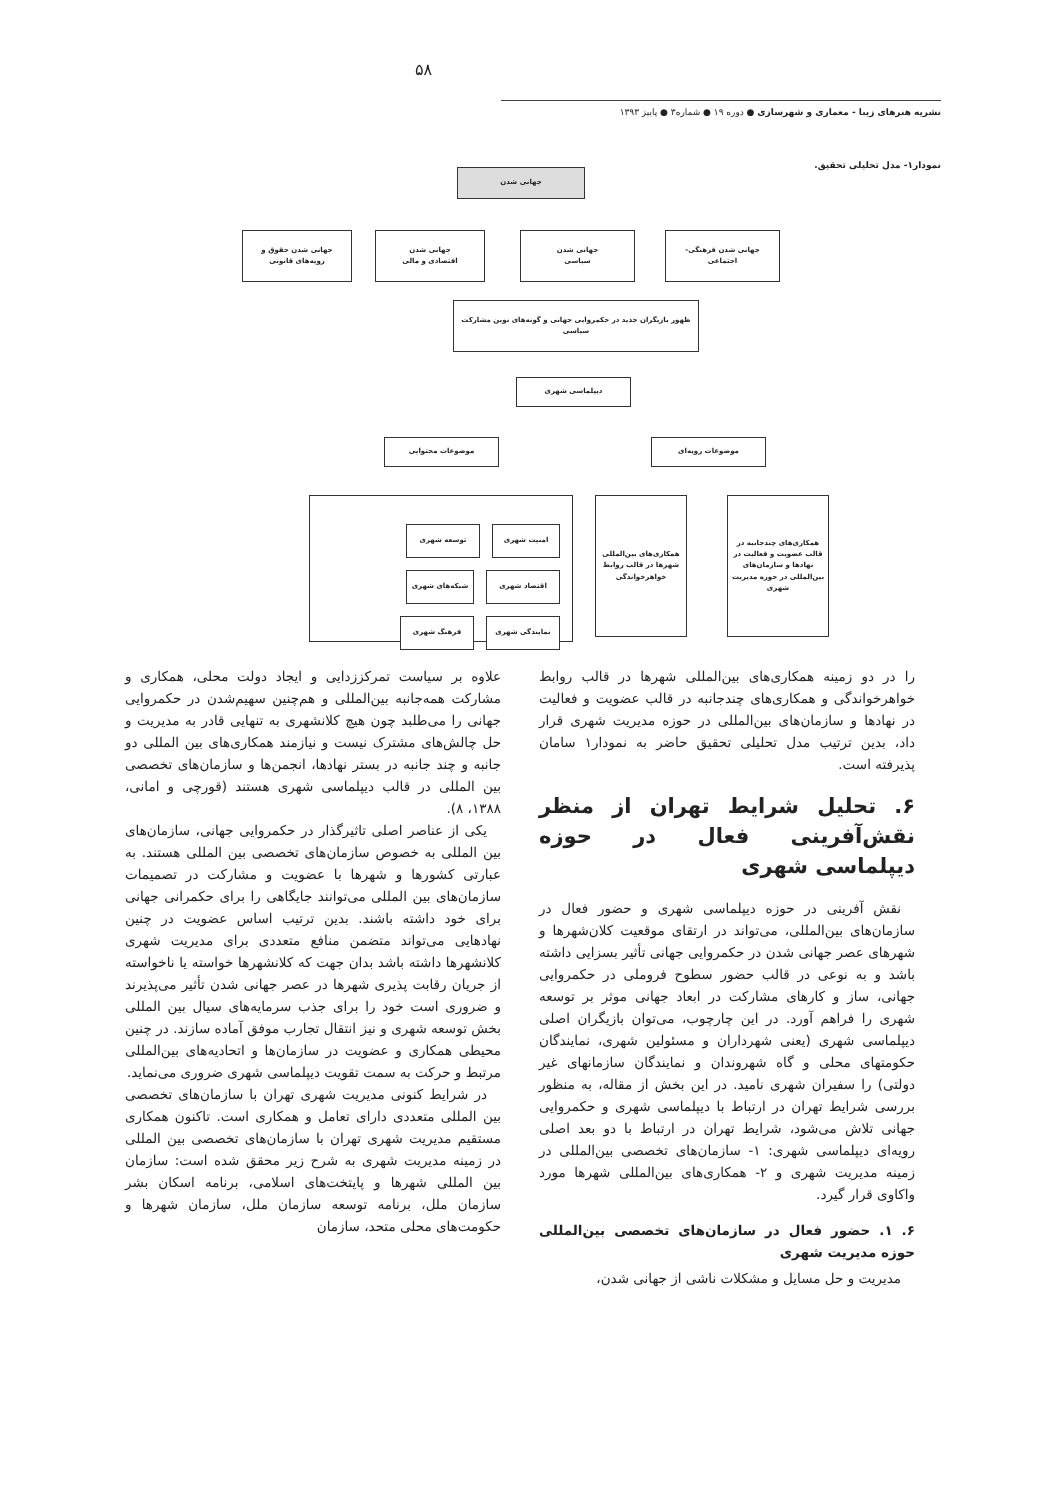۵۸
نشریه هنرهای زیبا - معماری و شهرسازی ● دوره ۱۹ ● شماره۳ ● پاییز ۱۳۹۳
نمودار۱- مدل تحلیلی تحقیق.
جهانی شدن
جهانی شدن فرهنگی-
اجتماعی
جهانی شدن
سیاسی
جهانی شدن
اقتصادی و مالی
جهانی شدن حقوق و
رویه‌های قانونی
ظهور بازیگران جدید در حکمروایی جهانی و گونه‌های نوین مشارکت سیاسی
دیپلماسی شهری
موضوعات رویه‌ای
موضوعات محتوایی
همکاری‌های چندجانبه در قالب عضویت و فعالیت در نهادها و سازمان‌های بین‌المللی در حوزه مدیریت شهری
همکاری‌های بین‌المللی شهرها در قالب روابط خواهرخواندگی
امنیت شهری
توسعه شهری
اقتصاد شهری
شبکه‌های شهری
نمایندگی شهری
فرهنگ شهری
را در دو زمینه همکاری‌های بین‌المللی شهرها در قالب روابط خواهرخواندگی و همکاری‌های چندجانبه در قالب عضویت و فعالیت در نهادها و سازمان‌های بین‌المللی در حوزه مدیریت شهری قرار داد، بدین ترتیب مدل تحلیلی تحقیق حاضر به نمودار۱ سامان پذیرفته است.
۶. تحلیل شرایط تهران از منظر نقش‌آفرینی فعال در حوزه دیپلماسی شهری
نقش آفرینی در حوزه دیپلماسی شهری و حضور فعال در سازمان‌های بین‌المللی، می‌تواند در ارتقای موقعیت کلان‌شهرها و شهرهای عصر جهانی شدن در حکمروایی جهانی تأثیر بسزایی داشته باشد و به نوعی در قالب حضور سطوح فروملی در حکمروایی جهانی، ساز و کارهای مشارکت در ابعاد جهانی موثر بر توسعه شهری را فراهم آورد. در این چارچوب، می‌توان بازیگران اصلی دیپلماسی شهری (یعنی شهرداران و مسئولین شهری، نمایندگان حکومتهای محلی و گاه شهروندان و نمایندگان سازمانهای غیر دولتی) را سفیران شهری نامید. در این بخش از مقاله، به منظور بررسی شرایط تهران در ارتباط با دیپلماسی شهری و حکمروایی جهانی تلاش می‌شود، شرایط تهران در ارتباط با دو بعد اصلی رویه‌ای دیپلماسی شهری: ۱- سازمان‌های تخصصی بین‌المللی در زمینه مدیریت شهری و ۲- همکاری‌های بین‌المللی شهرها مورد واکاوی قرار گیرد.
۶. ۱. حضور فعال در سازمان‌های تخصصی بین‌المللی حوزه مدیریت شهری
مدیریت و حل مسایل و مشکلات ناشی از جهانی شدن،
علاوه بر سیاست تمرکززدایی و ایجاد دولت محلی، همکاری و مشارکت همه‌جانبه بین‌المللی و هم‌چنین سهیم‌شدن در حکمروایی جهانی را می‌طلبد چون هیچ کلانشهری به تنهایی قادر به مدیریت و حل چالش‌های مشترک نیست و نیازمند همکاری‌های بین المللی دو جانبه و چند جانبه در بستر نهادها، انجمن‌ها و سازمان‌های تخصصی بین المللی در قالب دیپلماسی شهری هستند (قورچی و امانی، ۱۳۸۸، ۸).
یکی از عناصر اصلی تاثیرگذار در حکمروایی جهانی، سازمان‌های بین المللی به خصوص سازمان‌های تخصصی بین المللی هستند. به عبارتی کشورها و شهرها با عضویت و مشارکت در تصمیمات سازمان‌های بین المللی می‌توانند جایگاهی را برای حکمرانی جهانی برای خود داشته باشند. بدین ترتیب اساس عضویت در چنین نهادهایی می‌تواند متضمن منافع متعددی برای مدیریت شهری کلانشهرها داشته باشد بدان جهت که کلانشهرها خواسته یا ناخواسته از جریان رقابت پذیری شهرها در عصر جهانی شدن تأثیر می‌پذیرند و ضروری است خود را برای جذب سرمایه‌های سیال بین المللی بخش توسعه شهری و نیز انتقال تجارب موفق آماده سازند. در چنین محیطی همکاری و عضویت در سازمان‌ها و اتحادیه‌های بین‌المللی مرتبط و حرکت به سمت تقویت دیپلماسی شهری ضروری می‌نماید.
در شرایط کنونی مدیریت شهری تهران با سازمان‌های تخصصی بین المللی متعددی دارای تعامل و همکاری است. تاکنون همکاری مستقیم مدیریت شهری تهران با سازمان‌های تخصصی بین المللی در زمینه مدیریت شهری به شرح زیر محقق شده است: سازمان بین المللی شهرها و پایتخت‌های اسلامی، برنامه اسکان بشر سازمان ملل، برنامه توسعه سازمان ملل، سازمان شهرها و حکومت‌های محلی متحد، سازمان